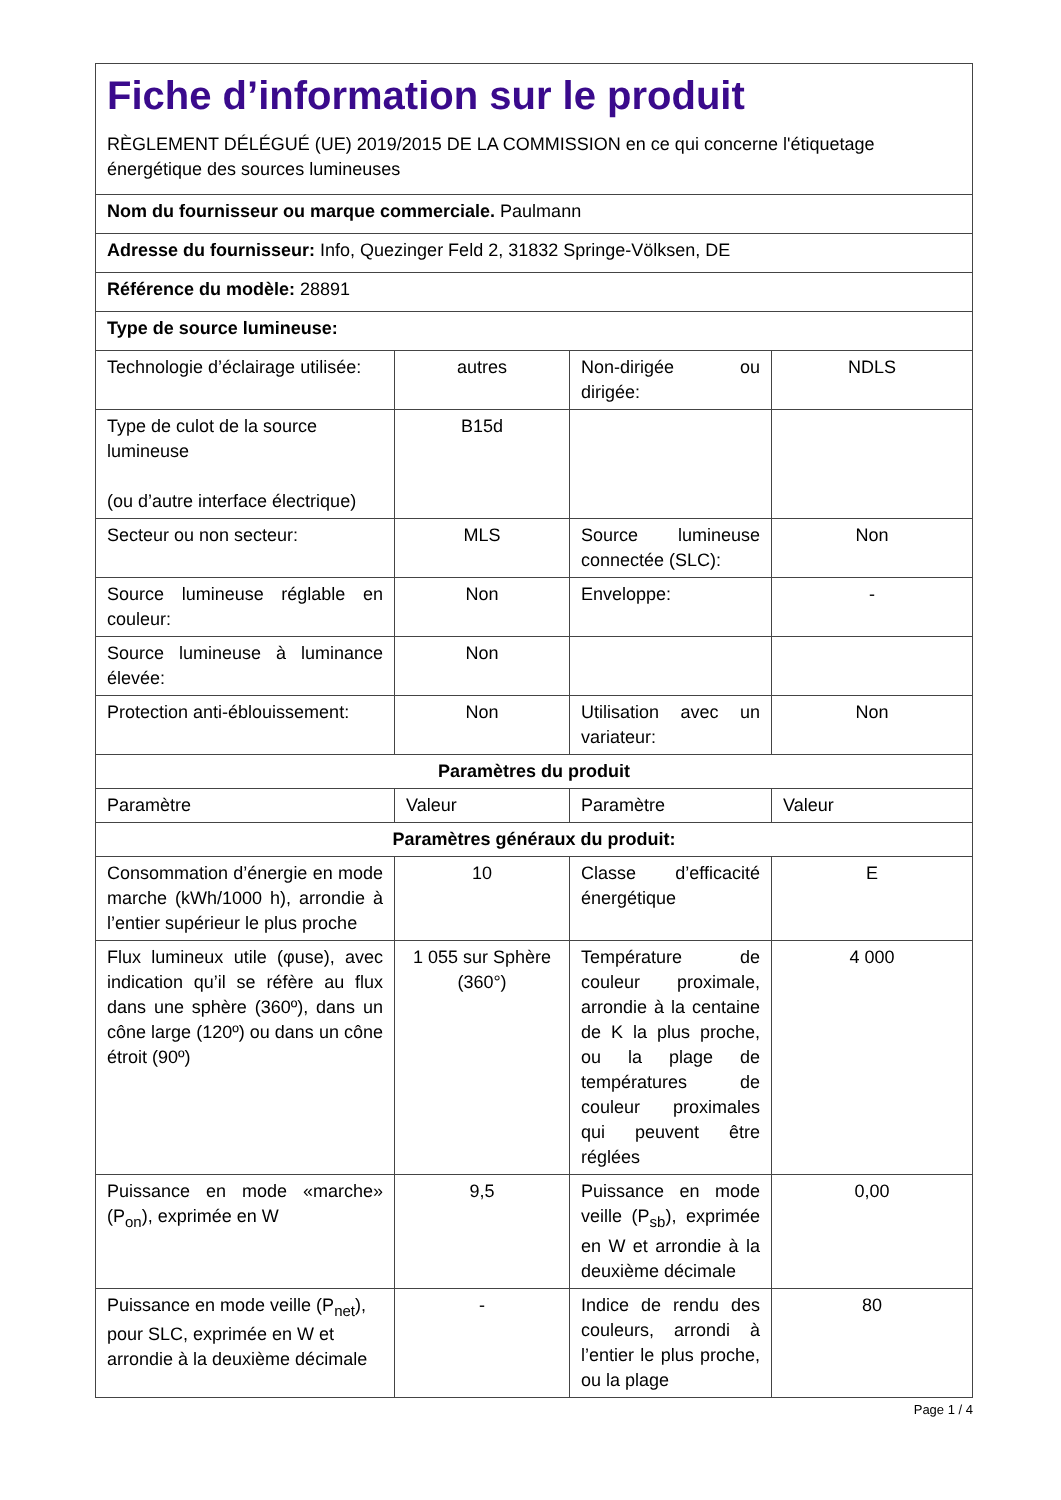| Fiche d’information sur le produit RÈGLEMENT DÉLÉGUÉ (UE) 2019/2015 DE LA COMMISSION en ce qui concerne l'étiquetage énergétique des sources lumineuses | | | |
| Nom du fournisseur ou marque commerciale. Paulmann | | | |
| Adresse du fournisseur: Info, Quezinger Feld 2, 31832 Springe-Völksen, DE | | | |
| Référence du modèle: 28891 | | | |
| Type de source lumineuse: | | | |
| Technologie d’éclairage utilisée: | autres | Non-dirigée ou dirigée: | NDLS |
| Type de culot de la source lumineuse (ou d’autre interface électrique) | B15d | | |
| Secteur ou non secteur: | MLS | Source lumineuse connectée (SLC): | Non |
| Source lumineuse réglable en couleur: | Non | Enveloppe: | - |
| Source lumineuse à luminance élevée: | Non | | |
| Protection anti-éblouissement: | Non | Utilisation avec un variateur: | Non |
| Paramètres du produit | | | |
| Paramètre | Valeur | Paramètre | Valeur |
| Paramètres généraux du produit: | | | |
| Consommation d’énergie en mode marche (kWh/1000 h), arrondie à l’entier supérieur le plus proche | 10 | Classe d’efficacité énergétique | E |
| Flux lumineux utile (φuse), avec indication qu’il se réfère au flux dans une sphère (360º), dans un cône large (120º) ou dans un cône étroit (90º) | 1 055 sur Sphère (360°) | Température de couleur proximale, arrondie à la centaine de K la plus proche, ou la plage de températures de couleur proximales qui peuvent être réglées | 4 000 |
| Puissance en mode «marche» (P<sub>on</sub>), exprimée en W | 9,5 | Puissance en mode veille (P<sub>sb</sub>), exprimée en W et arrondie à la deuxième décimale | 0,00 |
| Puissance en mode veille (P<sub>net</sub>), pour SLC, exprimée en W et arrondie à la deuxième décimale | - | Indice de rendu des couleurs, arrondi à l’entier le plus proche, ou la plage | 80 |
Page 1 / 4